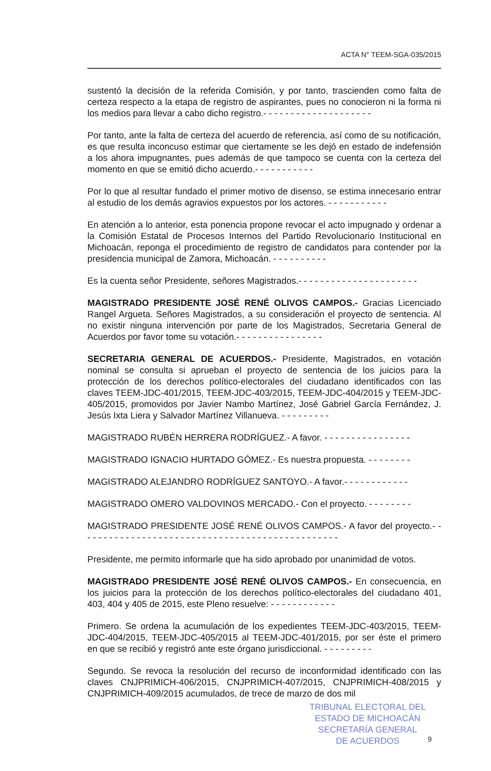ACTA N° TEEM-SGA-035/2015
sustentó la decisión de la referida Comisión, y por tanto, trascienden como falta de certeza respecto a la etapa de registro de aspirantes, pues no conocieron ni la forma ni los medios para llevar a cabo dicho registro.- - - - - - - - - - - - - - - - - - - -
Por tanto, ante la falta de certeza del acuerdo de referencia, así como de su notificación, es que resulta inconcuso estimar que ciertamente se les dejó en estado de indefensión a los ahora impugnantes, pues además de que tampoco se cuenta con la certeza del momento en que se emitió dicho acuerdo.- - - - - - - - - - -
Por lo que al resultar fundado el primer motivo de disenso, se estima innecesario entrar al estudio de los demás agravios expuestos por los actores. - - - - - - - - - - -
En atención a lo anterior, esta ponencia propone revocar el acto impugnado y ordenar a la Comisión Estatal de Procesos Internos del Partido Revolucionario Institucional en Michoacán, reponga el procedimiento de registro de candidatos para contender por la presidencia municipal de Zamora, Michoacán. - - - - - - - - - -
Es la cuenta señor Presidente, señores Magistrados.- - - - - - - - - - - - - - - - - - - - - -
MAGISTRADO PRESIDENTE JOSÉ RENÉ OLIVOS CAMPOS.- Gracias Licenciado Rangel Argueta. Señores Magistrados, a su consideración el proyecto de sentencia. Al no existir ninguna intervención por parte de los Magistrados, Secretaria General de Acuerdos por favor tome su votación.- - - - - - - - - - - - - - - -
SECRETARIA GENERAL DE ACUERDOS.- Presidente, Magistrados, en votación nominal se consulta si aprueban el proyecto de sentencia de los juicios para la protección de los derechos político-electorales del ciudadano identificados con las claves TEEM-JDC-401/2015, TEEM-JDC-403/2015, TEEM-JDC-404/2015 y TEEM-JDC-405/2015, promovidos por Javier Nambo Martínez, José Gabriel García Fernández, J. Jesús Ixta Liera y Salvador Martínez Villanueva. - - - - - - - - -
MAGISTRADO RUBÉN HERRERA RODRÍGUEZ.- A favor. - - - - - - - - - - - - - - - -
MAGISTRADO IGNACIO HURTADO GÓMEZ.- Es nuestra propuesta. - - - - - - - -
MAGISTRADO ALEJANDRO RODRÍGUEZ SANTOYO.- A favor.- - - - - - - - - - - -
MAGISTRADO OMERO VALDOVINOS MERCADO.- Con el proyecto. - - - - - - - -
MAGISTRADO PRESIDENTE JOSÉ RENÉ OLIVOS CAMPOS.- A favor del proyecto.- - - - - - - - - - - - - - - - - - - - - - - - - - - - - - - - - - - - - - - - - - - - - - - -
Presidente, me permito informarle que ha sido aprobado por unanimidad de votos.
MAGISTRADO PRESIDENTE JOSÉ RENÉ OLIVOS CAMPOS.- En consecuencia, en los juicios para la protección de los derechos político-electorales del ciudadano 401, 403, 404 y 405 de 2015, este Pleno resuelve: - - - - - - - - - - - -
Primero. Se ordena la acumulación de los expedientes TEEM-JDC-403/2015, TEEM-JDC-404/2015, TEEM-JDC-405/2015 al TEEM-JDC-401/2015, por ser éste el primero en que se recibió y registró ante este órgano jurisdiccional. - - - - - - - - -
Segundo. Se revoca la resolución del recurso de inconformidad identificado con las claves CNJPRIMICH-406/2015, CNJPRIMICH-407/2015, CNJPRIMICH-408/2015 y CNJPRIMICH-409/2015 acumulados, de trece de marzo de dos mil
TRIBUNAL ELECTORAL DEL
ESTADO DE MICHOACÁN
SECRETARÍA GENERAL
DE ACUERDOS
9